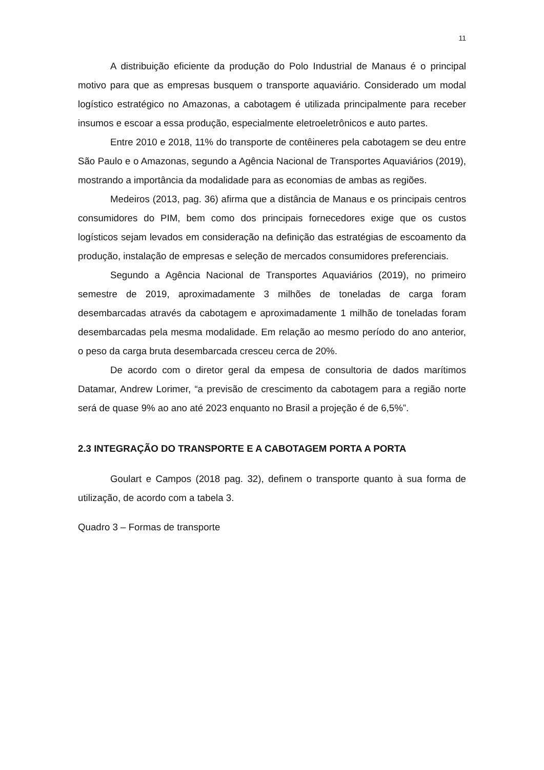11
A distribuição eficiente da produção do Polo Industrial de Manaus é o principal motivo para que as empresas busquem o transporte aquaviário. Considerado um modal logístico estratégico no Amazonas, a cabotagem é utilizada principalmente para receber insumos e escoar a essa produção, especialmente eletroeletrônicos e auto partes.
Entre 2010 e 2018, 11% do transporte de contêineres pela cabotagem se deu entre São Paulo e o Amazonas, segundo a Agência Nacional de Transportes Aquaviários (2019), mostrando a importância da modalidade para as economias de ambas as regiões.
Medeiros (2013, pag. 36) afirma que a distância de Manaus e os principais centros consumidores do PIM, bem como dos principais fornecedores exige que os custos logísticos sejam levados em consideração na definição das estratégias de escoamento da produção, instalação de empresas e seleção de mercados consumidores preferenciais.
Segundo a Agência Nacional de Transportes Aquaviários (2019), no primeiro semestre de 2019, aproximadamente 3 milhões de toneladas de carga foram desembarcadas através da cabotagem e aproximadamente 1 milhão de toneladas foram desembarcadas pela mesma modalidade. Em relação ao mesmo período do ano anterior, o peso da carga bruta desembarcada cresceu cerca de 20%.
De acordo com o diretor geral da empesa de consultoria de dados marítimos Datamar, Andrew Lorimer, “a previsão de crescimento da cabotagem para a região norte será de quase 9% ao ano até 2023 enquanto no Brasil a projeção é de 6,5%”.
2.3 INTEGRAÇÃO DO TRANSPORTE E A CABOTAGEM PORTA A PORTA
Goulart e Campos (2018 pag. 32), definem o transporte quanto à sua forma de utilização, de acordo com a tabela 3.
Quadro 3 – Formas de transporte